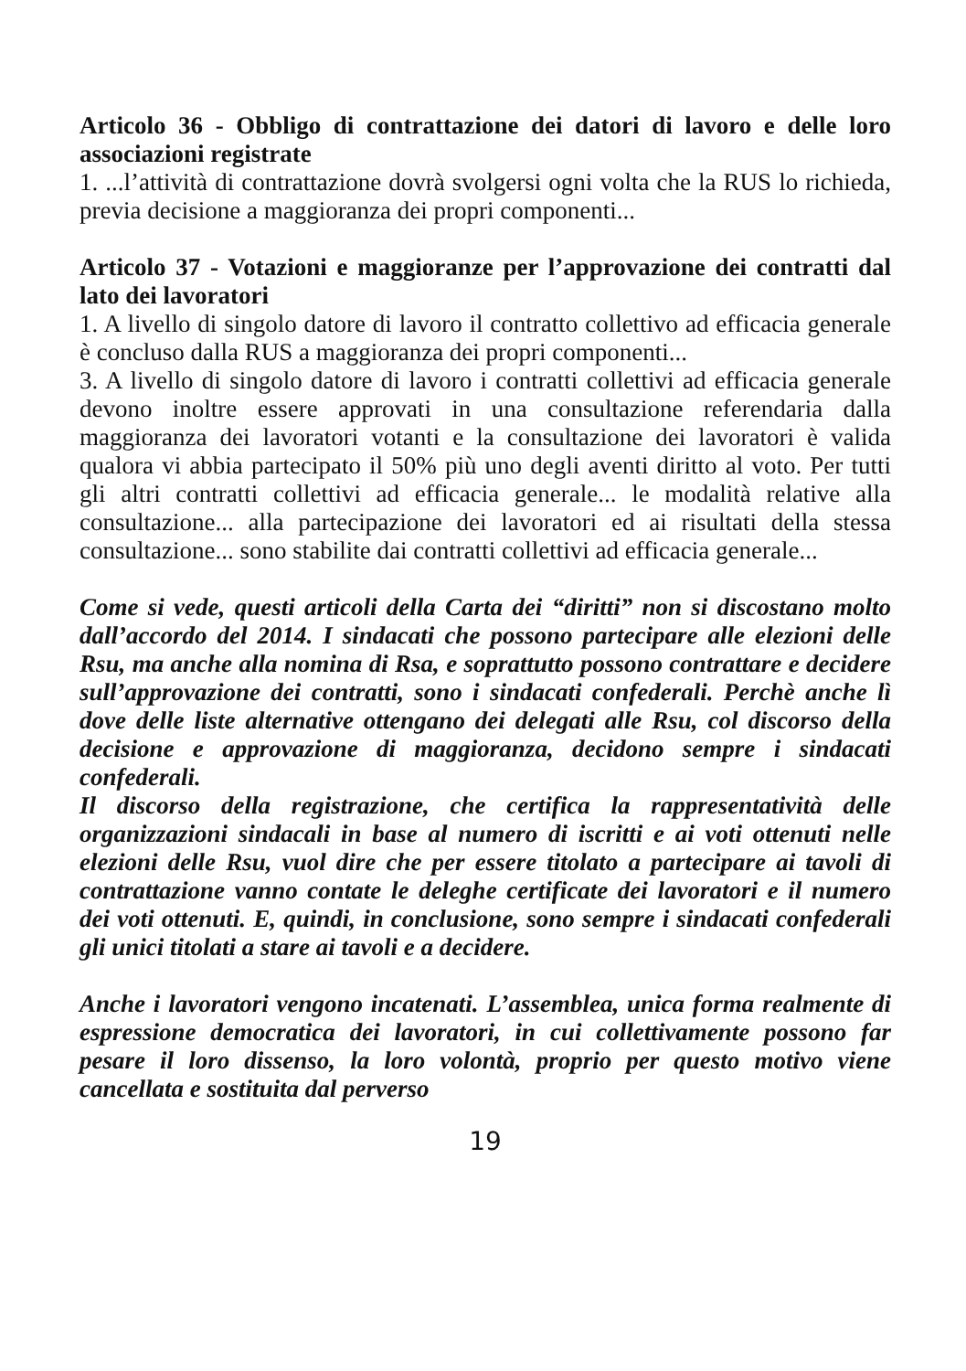Articolo 36 - Obbligo di contrattazione dei datori di lavoro e delle loro associazioni registrate
1. ...l’attività di contrattazione dovrà svolgersi ogni volta che la RUS lo richieda, previa decisione a maggioranza dei propri componenti...
Articolo 37 - Votazioni e maggioranze per l’approvazione dei contratti dal lato dei lavoratori
1. A livello di singolo datore di lavoro il contratto collettivo ad efficacia generale è concluso dalla RUS a maggioranza dei propri componenti...
3. A livello di singolo datore di lavoro i contratti collettivi ad efficacia generale devono inoltre essere approvati in una consultazione referendaria dalla maggioranza dei lavoratori votanti e la consultazione dei lavoratori è valida qualora vi abbia partecipato il 50% più uno degli aventi diritto al voto. Per tutti gli altri contratti collettivi ad efficacia generale... le modalità relative alla consultazione... alla partecipazione dei lavoratori ed ai risultati della stessa consultazione... sono stabilite dai contratti collettivi ad efficacia generale...
Come si vede, questi articoli della Carta dei “diritti” non si discostano molto dall’accordo del 2014. I sindacati che possono partecipare alle elezioni delle Rsu, ma anche alla nomina di Rsa, e soprattutto possono contrattare e decidere sull’approvazione dei contratti, sono i sindacati confederali. Perchè anche lì dove delle liste alternative ottengano dei delegati alle Rsu, col discorso della decisione e approvazione di maggioranza, decidono sempre i sindacati confederali.
Il discorso della registrazione, che certifica la rappresentatività delle organizzazioni sindacali in base al numero di iscritti e ai voti ottenuti nelle elezioni delle Rsu, vuol dire che per essere titolato a partecipare ai tavoli di contrattazione vanno contate le deleghe certificate dei lavoratori e il numero dei voti ottenuti. E, quindi, in conclusione, sono sempre i sindacati confederali gli unici titolati a stare ai tavoli e a decidere.
Anche i lavoratori vengono incatenati. L’assemblea, unica forma realmente di espressione democratica dei lavoratori, in cui collettivamente possono far pesare il loro dissenso, la loro volontà, proprio per questo motivo viene cancellata e sostituita dal perverso
19